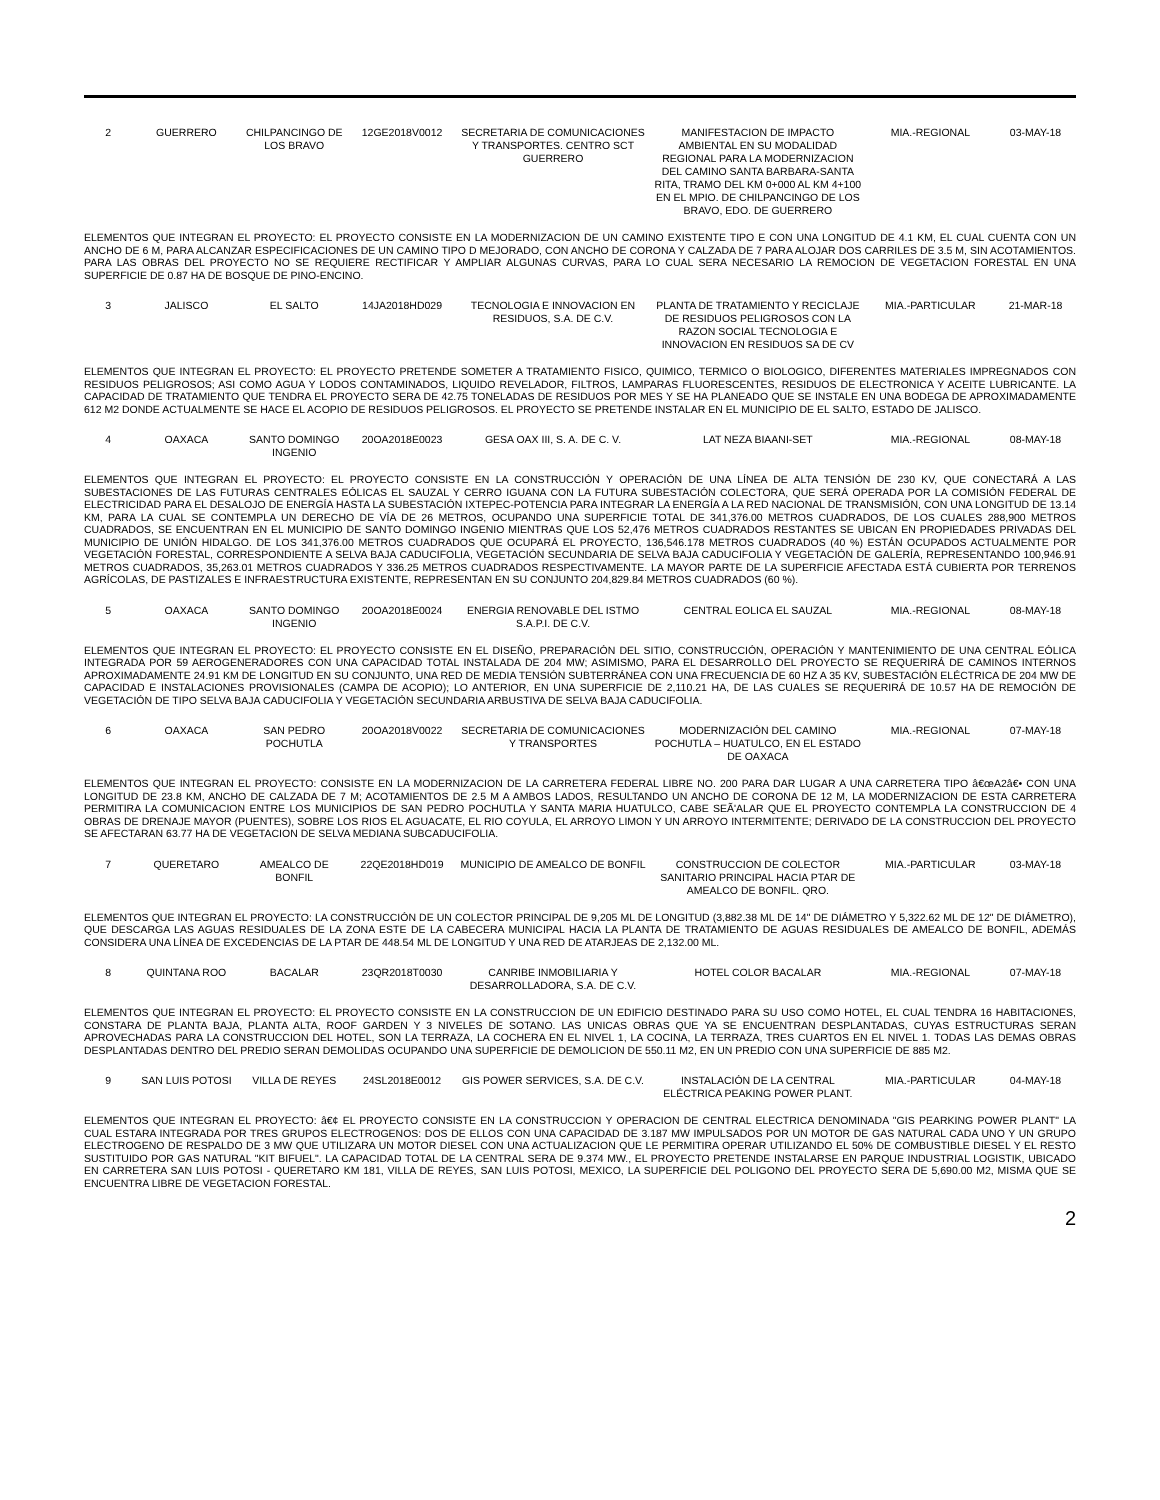| 2 | GUERRERO | CHILPANCINGO DE LOS BRAVO | 12GE2018V0012 | SECRETARIA DE COMUNICACIONES Y TRANSPORTES. CENTRO SCT GUERRERO | MANIFESTACION DE IMPACTO AMBIENTAL EN SU MODALIDAD REGIONAL PARA LA MODERNIZACION DEL CAMINO SANTA BARBARA-SANTA RITA, TRAMO DEL KM 0+000 AL KM 4+100 EN EL MPIO. DE CHILPANCINGO DE LOS BRAVO, EDO. DE GUERRERO | MIA.-REGIONAL | 03-MAY-18 |
ELEMENTOS QUE INTEGRAN EL PROYECTO: EL PROYECTO CONSISTE EN LA MODERNIZACION DE UN CAMINO EXISTENTE TIPO E CON UNA LONGITUD DE 4.1 KM, EL CUAL CUENTA CON UN ANCHO DE 6 M, PARA ALCANZAR ESPECIFICACIONES DE UN CAMINO TIPO D MEJORADO, CON ANCHO DE CORONA Y CALZADA DE 7 PARA ALOJAR DOS CARRILES DE 3.5 M, SIN ACOTAMIENTOS. PARA LAS OBRAS DEL PROYECTO NO SE REQUIERE RECTIFICAR Y AMPLIAR ALGUNAS CURVAS, PARA LO CUAL SERA NECESARIO LA REMOCION DE VEGETACION FORESTAL EN UNA SUPERFICIE DE 0.87 HA DE BOSQUE DE PINO-ENCINO.
| 3 | JALISCO | EL SALTO | 14JA2018HD029 | TECNOLOGIA E INNOVACION EN RESIDUOS, S.A. DE C.V. | PLANTA DE TRATAMIENTO Y RECICLAJE DE RESIDUOS PELIGROSOS CON LA RAZON SOCIAL TECNOLOGIA E INNOVACION EN RESIDUOS SA DE CV | MIA.-PARTICULAR | 21-MAR-18 |
ELEMENTOS QUE INTEGRAN EL PROYECTO: EL PROYECTO PRETENDE SOMETER A TRATAMIENTO FISICO, QUIMICO, TERMICO O BIOLOGICO, DIFERENTES MATERIALES IMPREGNADOS CON RESIDUOS PELIGROSOS; ASI COMO AGUA Y LODOS CONTAMINADOS, LIQUIDO REVELADOR, FILTROS, LAMPARAS FLUORESCENTES, RESIDUOS DE ELECTRONICA Y ACEITE LUBRICANTE. LA CAPACIDAD DE TRATAMIENTO QUE TENDRA EL PROYECTO SERA DE 42.75 TONELADAS DE RESIDUOS POR MES Y SE HA PLANEADO QUE SE INSTALE EN UNA BODEGA DE APROXIMADAMENTE 612 M2 DONDE ACTUALMENTE SE HACE EL ACOPIO DE RESIDUOS PELIGROSOS. EL PROYECTO SE PRETENDE INSTALAR EN EL MUNICIPIO DE EL SALTO, ESTADO DE JALISCO.
| 4 | OAXACA | SANTO DOMINGO INGENIO | 20OA2018E0023 | GESA OAX III, S. A. DE C. V. | LAT NEZA BIAANI-SET | MIA.-REGIONAL | 08-MAY-18 |
ELEMENTOS QUE INTEGRAN EL PROYECTO: EL PROYECTO CONSISTE EN LA CONSTRUCCIÓN Y OPERACIÓN DE UNA LÍNEA DE ALTA TENSIÓN DE 230 KV, QUE CONECTARÁ A LAS SUBESTACIONES DE LAS FUTURAS CENTRALES EÓLICAS EL SAUZAL Y CERRO IGUANA CON LA FUTURA SUBESTACIÓN COLECTORA, QUE SERÁ OPERADA POR LA COMISIÓN FEDERAL DE ELECTRICIDAD PARA EL DESALOJO DE ENERGÍA HASTA LA SUBESTACIÓN IXTEPEC-POTENCIA PARA INTEGRAR LA ENERGÍA A LA RED NACIONAL DE TRANSMISIÓN, CON UNA LONGITUD DE 13.14 KM, PARA LA CUAL SE CONTEMPLA UN DERECHO DE VÍA DE 26 METROS, OCUPANDO UNA SUPERFICIE TOTAL DE 341,376.00 METROS CUADRADOS, DE LOS CUALES 288,900 METROS CUADRADOS, SE ENCUENTRAN EN EL MUNICIPIO DE SANTO DOMINGO INGENIO MIENTRAS QUE LOS 52,476 METROS CUADRADOS RESTANTES SE UBICAN EN PROPIEDADES PRIVADAS DEL MUNICIPIO DE UNIÓN HIDALGO. DE LOS 341,376.00 METROS CUADRADOS QUE OCUPARÁ EL PROYECTO, 136,546.178 METROS CUADRADOS (40 %) ESTÁN OCUPADOS ACTUALMENTE POR VEGETACIÓN FORESTAL, CORRESPONDIENTE A SELVA BAJA CADUCIFOLIA, VEGETACIÓN SECUNDARIA DE SELVA BAJA CADUCIFOLIA Y VEGETACIÓN DE GALERÍA, REPRESENTANDO 100,946.91 METROS CUADRADOS, 35,263.01 METROS CUADRADOS Y 336.25 METROS CUADRADOS RESPECTIVAMENTE. LA MAYOR PARTE DE LA SUPERFICIE AFECTADA ESTÁ CUBIERTA POR TERRENOS AGRÍCOLAS, DE PASTIZALES E INFRAESTRUCTURA EXISTENTE, REPRESENTAN EN SU CONJUNTO 204,829.84 METROS CUADRADOS (60 %).
| 5 | OAXACA | SANTO DOMINGO INGENIO | 20OA2018E0024 | ENERGIA RENOVABLE DEL ISTMO S.A.P.I. DE C.V. | CENTRAL EOLICA EL SAUZAL | MIA.-REGIONAL | 08-MAY-18 |
ELEMENTOS QUE INTEGRAN EL PROYECTO: EL PROYECTO CONSISTE EN EL DISEÑO, PREPARACIÓN DEL SITIO, CONSTRUCCIÓN, OPERACIÓN Y MANTENIMIENTO DE UNA CENTRAL EÓLICA INTEGRADA POR 59 AEROGENERADORES CON UNA CAPACIDAD TOTAL INSTALADA DE 204 MW; ASIMISMO, PARA EL DESARROLLO DEL PROYECTO SE REQUERIRÁ DE CAMINOS INTERNOS APROXIMADAMENTE 24.91 KM DE LONGITUD EN SU CONJUNTO, UNA RED DE MEDIA TENSIÓN SUBTERRÁNEA CON UNA FRECUENCIA DE 60 HZ A 35 KV, SUBESTACIÓN ELÉCTRICA DE 204 MW DE CAPACIDAD E INSTALACIONES PROVISIONALES (CAMPA DE ACOPIO); LO ANTERIOR, EN UNA SUPERFICIE DE 2,110.21 HA, DE LAS CUALES SE REQUERIRÁ DE 10.57 HA DE REMOCIÓN DE VEGETACIÓN DE TIPO SELVA BAJA CADUCIFOLIA Y VEGETACIÓN SECUNDARIA ARBUSTIVA DE SELVA BAJA CADUCIFOLIA.
| 6 | OAXACA | SAN PEDRO POCHUTLA | 20OA2018V0022 | SECRETARIA DE COMUNICACIONES Y TRANSPORTES | MODERNIZACIÓN DEL CAMINO POCHUTLA – HUATULCO, EN EL ESTADO DE OAXACA | MIA.-REGIONAL | 07-MAY-18 |
ELEMENTOS QUE INTEGRAN EL PROYECTO: CONSISTE EN LA MODERNIZACION DE LA CARRETERA FEDERAL LIBRE NO. 200 PARA DAR LUGAR A UNA CARRETERA TIPO â€œA2â€• CON UNA LONGITUD DE 23.8 KM, ANCHO DE CALZADA DE 7 M; ACOTAMIENTOS DE 2.5 M A AMBOS LADOS, RESULTANDO UN ANCHO DE CORONA DE 12 M, LA MODERNIZACION DE ESTA CARRETERA PERMITIRA LA COMUNICACION ENTRE LOS MUNICIPIOS DE SAN PEDRO POCHUTLA Y SANTA MARIA HUATULCO, CABE SEÃ'ALAR QUE EL PROYECTO CONTEMPLA LA CONSTRUCCION DE 4 OBRAS DE DRENAJE MAYOR (PUENTES), SOBRE LOS RIOS EL AGUACATE, EL RIO COYULA, EL ARROYO LIMON Y UN ARROYO INTERMITENTE; DERIVADO DE LA CONSTRUCCION DEL PROYECTO SE AFECTARAN 63.77 HA DE VEGETACION DE SELVA MEDIANA SUBCADUCIFOLIA.
| 7 | QUERETARO | AMEALCO DE BONFIL | 22QE2018HD019 | MUNICIPIO DE AMEALCO DE BONFIL | CONSTRUCCION DE COLECTOR SANITARIO PRINCIPAL HACIA PTAR DE AMEALCO DE BONFIL. QRO. | MIA.-PARTICULAR | 03-MAY-18 |
ELEMENTOS QUE INTEGRAN EL PROYECTO: LA CONSTRUCCIÓN DE UN COLECTOR PRINCIPAL DE 9,205 ML DE LONGITUD (3,882.38 ML DE 14" DE DIÁMETRO Y 5,322.62 ML DE 12" DE DIÁMETRO), QUE DESCARGA LAS AGUAS RESIDUALES DE LA ZONA ESTE DE LA CABECERA MUNICIPAL HACIA LA PLANTA DE TRATAMIENTO DE AGUAS RESIDUALES DE AMEALCO DE BONFIL, ADEMÁS CONSIDERA UNA LÍNEA DE EXCEDENCIAS DE LA PTAR DE 448.54 ML DE LONGITUD Y UNA RED DE ATARJEAS DE 2,132.00 ML.
| 8 | QUINTANA ROO | BACALAR | 23QR2018T0030 | CANRIBE INMOBILIARIA Y DESARROLLADORA, S.A. DE C.V. | HOTEL COLOR BACALAR | MIA.-REGIONAL | 07-MAY-18 |
ELEMENTOS QUE INTEGRAN EL PROYECTO: EL PROYECTO CONSISTE EN LA CONSTRUCCION DE UN EDIFICIO DESTINADO PARA SU USO COMO HOTEL, EL CUAL TENDRA 16 HABITACIONES, CONSTARA DE PLANTA BAJA, PLANTA ALTA, ROOF GARDEN Y 3 NIVELES DE SOTANO. LAS UNICAS OBRAS QUE YA SE ENCUENTRAN DESPLANTADAS, CUYAS ESTRUCTURAS SERAN APROVECHADAS PARA LA CONSTRUCCION DEL HOTEL, SON LA TERRAZA, LA COCHERA EN EL NIVEL 1, LA COCINA, LA TERRAZA, TRES CUARTOS EN EL NIVEL 1. TODAS LAS DEMAS OBRAS DESPLANTADAS DENTRO DEL PREDIO SERAN DEMOLIDAS OCUPANDO UNA SUPERFICIE DE DEMOLICION DE 550.11 M2, EN UN PREDIO CON UNA SUPERFICIE DE 885 M2.
| 9 | SAN LUIS POTOSI | VILLA DE REYES | 24SL2018E0012 | GIS POWER SERVICES, S.A. DE C.V. | INSTALACIÓN DE LA CENTRAL ELÉCTRICA PEAKING POWER PLANT. | MIA.-PARTICULAR | 04-MAY-18 |
ELEMENTOS QUE INTEGRAN EL PROYECTO: â€¢ EL PROYECTO CONSISTE EN LA CONSTRUCCION Y OPERACION DE CENTRAL ELECTRICA DENOMINADA "GIS PEARKING POWER PLANT" LA CUAL ESTARA INTEGRADA POR TRES GRUPOS ELECTROGENOS: DOS DE ELLOS CON UNA CAPACIDAD DE 3.187 MW IMPULSADOS POR UN MOTOR DE GAS NATURAL CADA UNO Y UN GRUPO ELECTROGENO DE RESPALDO DE 3 MW QUE UTILIZARA UN MOTOR DIESEL CON UNA ACTUALIZACION QUE LE PERMITIRA OPERAR UTILIZANDO EL 50% DE COMBUSTIBLE DIESEL Y EL RESTO SUSTITUIDO POR GAS NATURAL "KIT BIFUEL". LA CAPACIDAD TOTAL DE LA CENTRAL SERA DE 9.374 MW., EL PROYECTO PRETENDE INSTALARSE EN PARQUE INDUSTRIAL LOGISTIK, UBICADO EN CARRETERA SAN LUIS POTOSI - QUERETARO KM 181, VILLA DE REYES, SAN LUIS POTOSI, MEXICO, LA SUPERFICIE DEL POLIGONO DEL PROYECTO SERA DE 5,690.00 M2, MISMA QUE SE ENCUENTRA LIBRE DE VEGETACION FORESTAL.
2